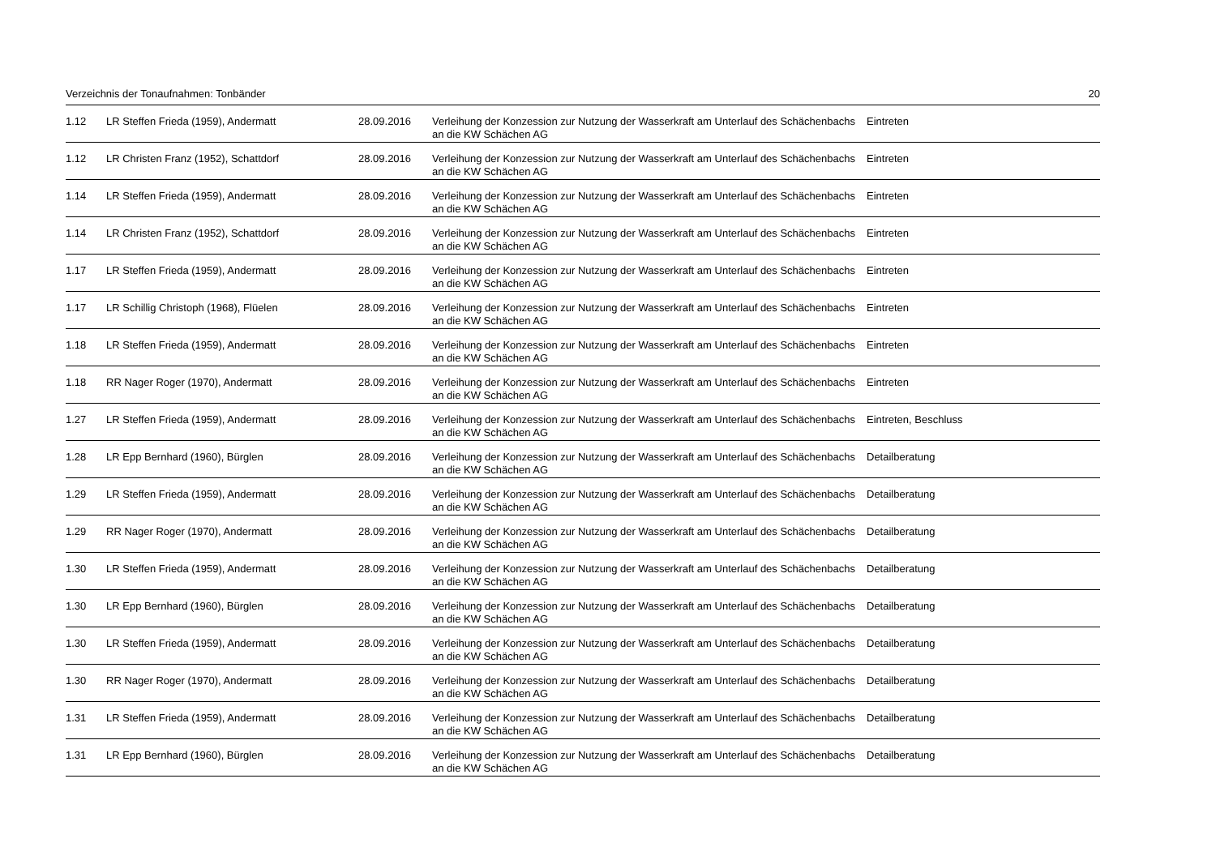Verzeichnis der Tonaufnahmen: Tonbänder 20
| 1.12 | LR Steffen Frieda (1959), Andermatt | 28.09.2016 | Verleihung der Konzession zur Nutzung der Wasserkraft am Unterlauf des Schächenbachs an die KW Schächen AG | Eintreten |
| 1.12 | LR Christen Franz (1952), Schattdorf | 28.09.2016 | Verleihung der Konzession zur Nutzung der Wasserkraft am Unterlauf des Schächenbachs an die KW Schächen AG | Eintreten |
| 1.14 | LR Steffen Frieda (1959), Andermatt | 28.09.2016 | Verleihung der Konzession zur Nutzung der Wasserkraft am Unterlauf des Schächenbachs an die KW Schächen AG | Eintreten |
| 1.14 | LR Christen Franz (1952), Schattdorf | 28.09.2016 | Verleihung der Konzession zur Nutzung der Wasserkraft am Unterlauf des Schächenbachs an die KW Schächen AG | Eintreten |
| 1.17 | LR Steffen Frieda (1959), Andermatt | 28.09.2016 | Verleihung der Konzession zur Nutzung der Wasserkraft am Unterlauf des Schächenbachs an die KW Schächen AG | Eintreten |
| 1.17 | LR Schillig Christoph (1968), Flüelen | 28.09.2016 | Verleihung der Konzession zur Nutzung der Wasserkraft am Unterlauf des Schächenbachs an die KW Schächen AG | Eintreten |
| 1.18 | LR Steffen Frieda (1959), Andermatt | 28.09.2016 | Verleihung der Konzession zur Nutzung der Wasserkraft am Unterlauf des Schächenbachs an die KW Schächen AG | Eintreten |
| 1.18 | RR Nager Roger (1970), Andermatt | 28.09.2016 | Verleihung der Konzession zur Nutzung der Wasserkraft am Unterlauf des Schächenbachs an die KW Schächen AG | Eintreten |
| 1.27 | LR Steffen Frieda (1959), Andermatt | 28.09.2016 | Verleihung der Konzession zur Nutzung der Wasserkraft am Unterlauf des Schächenbachs an die KW Schächen AG | Eintreten, Beschluss |
| 1.28 | LR Epp Bernhard (1960), Bürglen | 28.09.2016 | Verleihung der Konzession zur Nutzung der Wasserkraft am Unterlauf des Schächenbachs an die KW Schächen AG | Detailberatung |
| 1.29 | LR Steffen Frieda (1959), Andermatt | 28.09.2016 | Verleihung der Konzession zur Nutzung der Wasserkraft am Unterlauf des Schächenbachs an die KW Schächen AG | Detailberatung |
| 1.29 | RR Nager Roger (1970), Andermatt | 28.09.2016 | Verleihung der Konzession zur Nutzung der Wasserkraft am Unterlauf des Schächenbachs an die KW Schächen AG | Detailberatung |
| 1.30 | LR Steffen Frieda (1959), Andermatt | 28.09.2016 | Verleihung der Konzession zur Nutzung der Wasserkraft am Unterlauf des Schächenbachs an die KW Schächen AG | Detailberatung |
| 1.30 | LR Epp Bernhard (1960), Bürglen | 28.09.2016 | Verleihung der Konzession zur Nutzung der Wasserkraft am Unterlauf des Schächenbachs an die KW Schächen AG | Detailberatung |
| 1.30 | LR Steffen Frieda (1959), Andermatt | 28.09.2016 | Verleihung der Konzession zur Nutzung der Wasserkraft am Unterlauf des Schächenbachs an die KW Schächen AG | Detailberatung |
| 1.30 | RR Nager Roger (1970), Andermatt | 28.09.2016 | Verleihung der Konzession zur Nutzung der Wasserkraft am Unterlauf des Schächenbachs an die KW Schächen AG | Detailberatung |
| 1.31 | LR Steffen Frieda (1959), Andermatt | 28.09.2016 | Verleihung der Konzession zur Nutzung der Wasserkraft am Unterlauf des Schächenbachs an die KW Schächen AG | Detailberatung |
| 1.31 | LR Epp Bernhard (1960), Bürglen | 28.09.2016 | Verleihung der Konzession zur Nutzung der Wasserkraft am Unterlauf des Schächenbachs an die KW Schächen AG | Detailberatung |